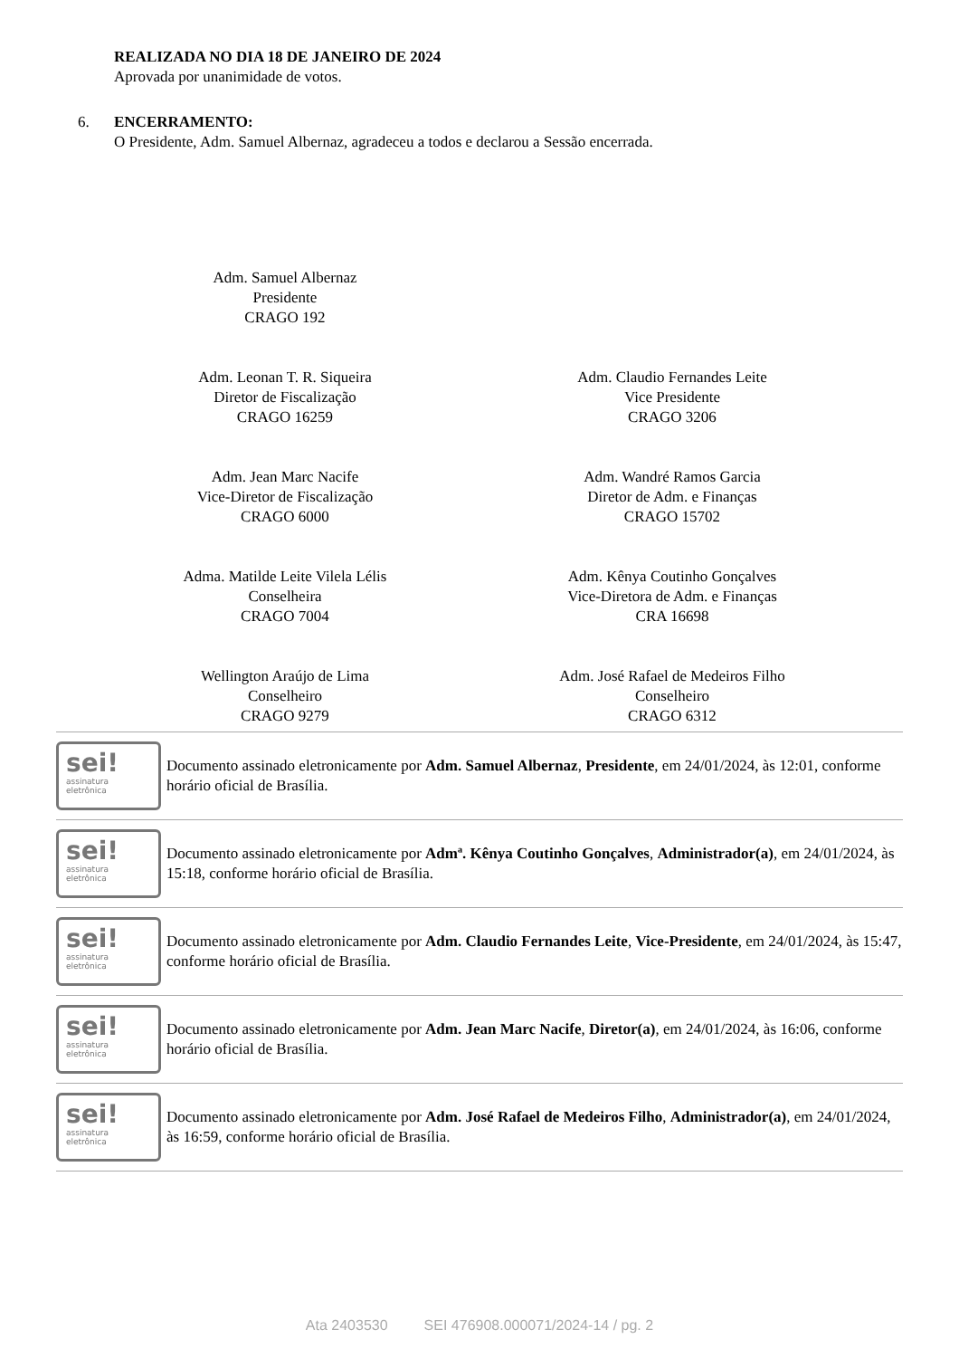REALIZADA NO DIA 18 DE JANEIRO DE 2024
Aprovada por unanimidade de votos.
6. ENCERRAMENTO:
O Presidente, Adm. Samuel Albernaz, agradeceu a todos e declarou a Sessão encerrada.
Adm. Samuel Albernaz
Presidente
CRAGO 192
Adm. Leonan T. R. Siqueira
Diretor de Fiscalização
CRAGO 16259
Adm. Claudio Fernandes Leite
Vice Presidente
CRAGO 3206
Adm. Jean Marc Nacife
Vice-Diretor de Fiscalização
CRAGO 6000
Adm. Wandré Ramos Garcia
Diretor de Adm. e Finanças
CRAGO 15702
Adma. Matilde Leite Vilela Lélis
Conselheira
CRAGO 7004
Adm. Kênya Coutinho Gonçalves
Vice-Diretora de Adm. e Finanças
CRA 16698
Wellington Araújo de Lima
Conselheiro
CRAGO 9279
Adm. José Rafael de Medeiros Filho
Conselheiro
CRAGO 6312
sei!
assinatura
eletrônica
Documento assinado eletronicamente por Adm. Samuel Albernaz, Presidente, em 24/01/2024, às 12:01, conforme horário oficial de Brasília.
sei!
assinatura
eletrônica
Documento assinado eletronicamente por Admª. Kênya Coutinho Gonçalves, Administrador(a), em 24/01/2024, às 15:18, conforme horário oficial de Brasília.
sei!
assinatura
eletrônica
Documento assinado eletronicamente por Adm. Claudio Fernandes Leite, Vice-Presidente, em 24/01/2024, às 15:47, conforme horário oficial de Brasília.
sei!
assinatura
eletrônica
Documento assinado eletronicamente por Adm. Jean Marc Nacife, Diretor(a), em 24/01/2024, às 16:06, conforme horário oficial de Brasília.
sei!
assinatura
eletrônica
Documento assinado eletronicamente por Adm. José Rafael de Medeiros Filho, Administrador(a), em 24/01/2024, às 16:59, conforme horário oficial de Brasília.
Ata 2403530 SEI 476908.000071/2024-14 / pg. 2